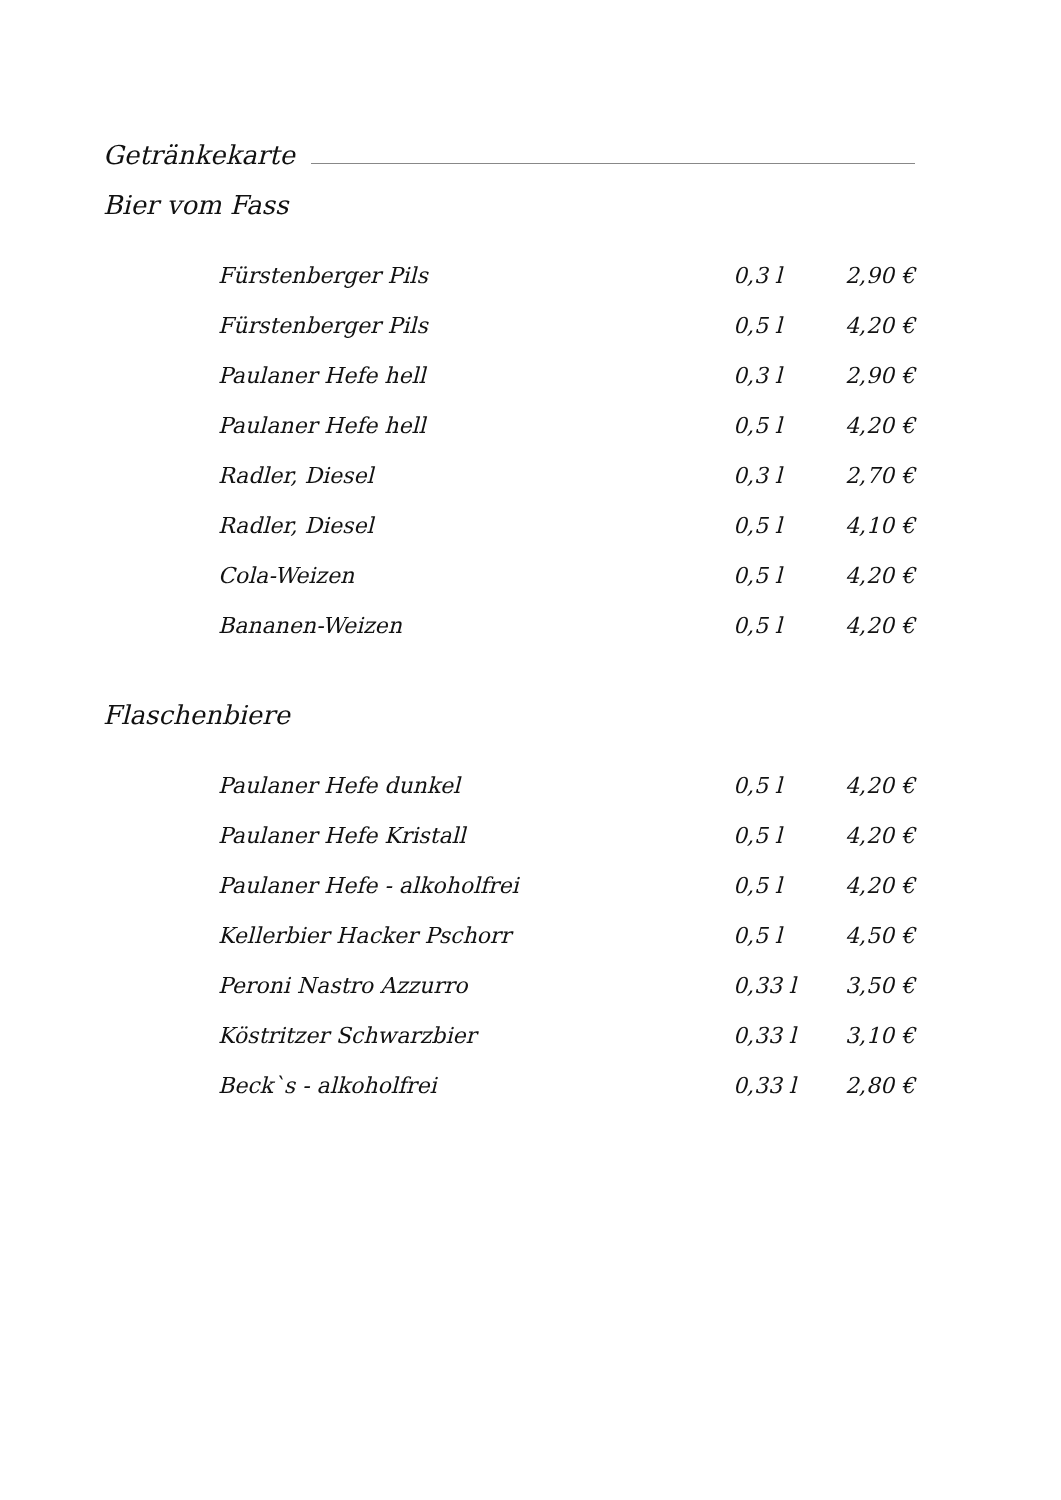Getränkekarte
Bier vom Fass
| Fürstenberger Pils | 0,3 l | 2,90 € |
| Fürstenberger Pils | 0,5 l | 4,20 € |
| Paulaner Hefe hell | 0,3 l | 2,90 € |
| Paulaner Hefe hell | 0,5 l | 4,20 € |
| Radler, Diesel | 0,3 l | 2,70 € |
| Radler, Diesel | 0,5 l | 4,10 € |
| Cola-Weizen | 0,5 l | 4,20 € |
| Bananen-Weizen | 0,5 l | 4,20 € |
Flaschenbiere
| Paulaner Hefe dunkel | 0,5 l | 4,20 € |
| Paulaner Hefe Kristall | 0,5 l | 4,20 € |
| Paulaner Hefe - alkoholfrei | 0,5 l | 4,20 € |
| Kellerbier Hacker Pschorr | 0,5 l | 4,50 € |
| Peroni Nastro Azzurro | 0,33 l | 3,50 € |
| Köstritzer Schwarzbier | 0,33 l | 3,10 € |
| Beck`s - alkoholfrei | 0,33 l | 2,80 € |